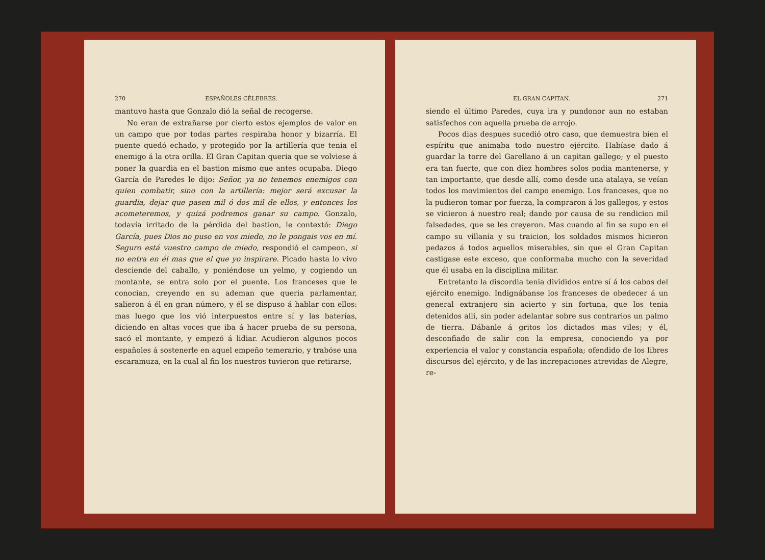270 ESPAÑOLES CÉLEBRES.
mantuvo hasta que Gonzalo dió la señal de recogerse.
No eran de extrañarse por cierto estos ejemplos de valor en un campo que por todas partes respiraba honor y bizarría. El puente quedó echado, y protegido por la artillería que tenia el enemigo á la otra orilla. El Gran Capitan queria que se volviese á poner la guardia en el bastion mismo que antes ocupaba. Diego García de Paredes le dijo: Señor, ya no tenemos enemigos con quien combatir, sino con la artillería: mejor será excusar la guardia, dejar que pasen mil ó dos mil de ellos, y entonces los acometeremos, y quizá podremos ganar su campo. Gonzalo, todavía irritado de la pérdida del bastion, le contextó: Diego García, pues Dios no puso en vos miedo, no le pongais vos en mí. Seguro está vuestro campo de miedo, respondió el campeon, si no entra en él mas que el que yo inspirare. Picado hasta lo vivo desciende del caballo, y poniéndose un yelmo, y cogiendo un montante, se entra solo por el puente. Los franceses que le conocian, creyendo en su ademan que queria parlamentar, salieron á él en gran número, y él se dispuso á hablar con ellos: mas luego que los vió interpuestos entre sí y las baterías, diciendo en altas voces que iba á hacer prueba de su persona, sacó el montante, y empezó á lidiar. Acudieron algunos pocos españoles á sostenerle en aquel empeño temerario, y trabóse una escaramuza, en la cual al fin los nuestros tuvieron que retirarse,
EL GRAN CAPITAN. 271
siendo el último Paredes, cuya ira y pundonor aun no estaban satisfechos con aquella prueba de arrojo.
Pocos dias despues sucedió otro caso, que demuestra bien el espíritu que animaba todo nuestro ejército. Habíase dado á guardar la torre del Garellano á un capitan gallego; y el puesto era tan fuerte, que con diez hombres solos podia mantenerse, y tan importante, que desde allí, como desde una atalaya, se veían todos los movimientos del campo enemigo. Los franceses, que no la pudieron tomar por fuerza, la compraron á los gallegos, y estos se vinieron á nuestro real; dando por causa de su rendicion mil falsedades, que se les creyeron. Mas cuando al fin se supo en el campo su villanía y su traicion, los soldados mismos hicieron pedazos á todos aquellos miserables, sin que el Gran Capitan castigase este exceso, que conformaba mucho con la severidad que él usaba en la disciplina militar.
Entretanto la discordia tenia divididos entre sí á los cabos del ejército enemigo. Indignábanse los franceses de obedecer á un general extranjero sin acierto y sin fortuna, que los tenia detenidos allí, sin poder adelantar sobre sus contrarios un palmo de tierra. Dábanle á gritos los dictados mas viles; y él, desconfiado de salir con la empresa, conociendo ya por experiencia el valor y constancia española; ofendido de los libres discursos del ejército, y de las increpaciones atrevidas de Alegre, re-